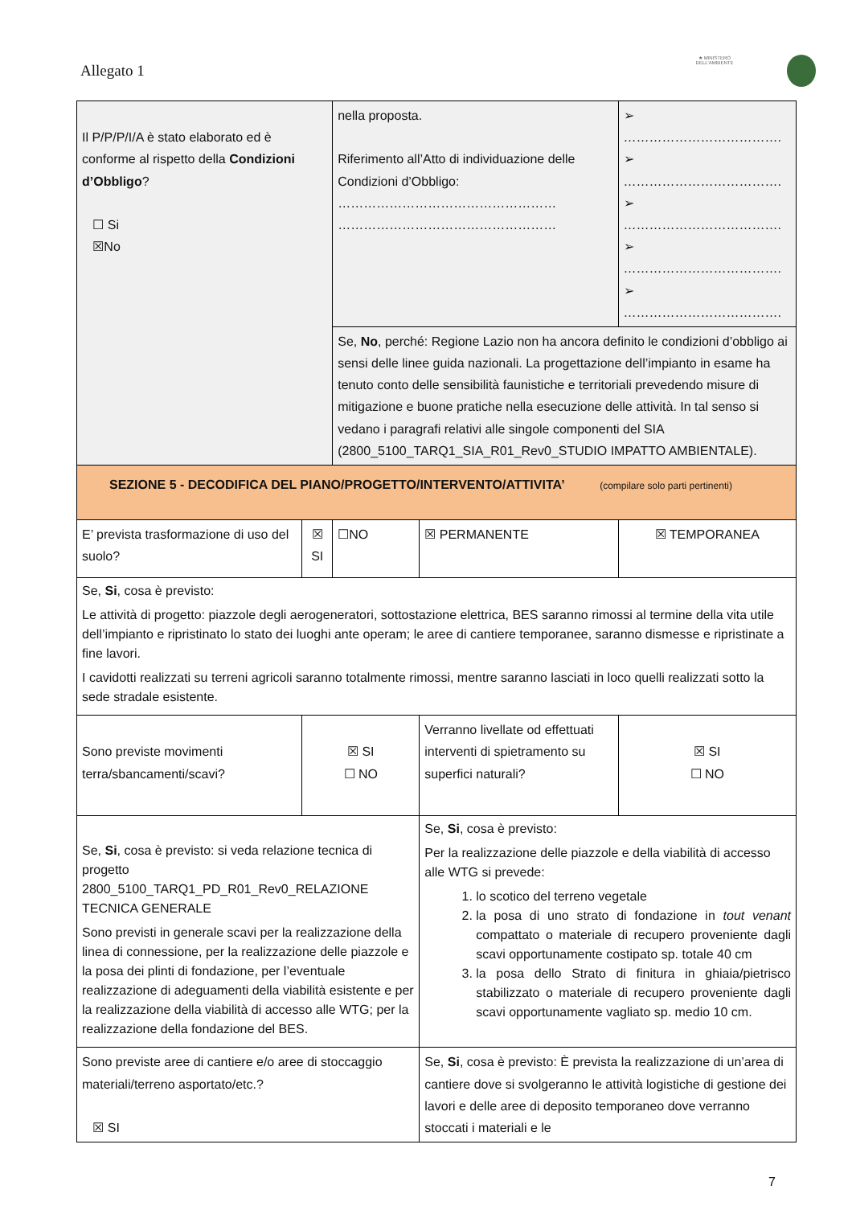Allegato 1
★ MINISTERO DELL'AMBIENTE
| Il P/P/P/I/A è stato elaborato ed è conforme al rispetto della Condizioni d’Obbligo ? ☐ Si ☒No | | nella proposta. Riferimento all’Atto di individuazione delle Condizioni d’Obbligo: …………………………………………… …………………………………………… | | ➢ ………………………………. ➢ ………………………………. ➢ ………………………………. ➢ ………………………………. ➢ ………………………………. | |
| | | Se, No , perché: Regione Lazio non ha ancora definito le condizioni d’obbligo ai sensi delle linee guida nazionali. La progettazione dell’impianto in esame ha tenuto conto delle sensibilità faunistiche e territoriali prevedendo misure di mitigazione e buone pratiche nella esecuzione delle attività. In tal senso si vedano i paragrafi relativi alle singole componenti del SIA (2800_5100_TARQ1_SIA_R01_Rev0_STUDIO IMPATTO AMBIENTALE). | | | |
| SEZIONE 5 - DECODIFICA DEL PIANO/PROGETTO/INTERVENTO/ATTIVITA’ (compilare solo parti pertinenti) | | | | | |
| E’ prevista trasformazione di uso del suolo? | ☒ SI | ☐NO | ☒ PERMANENTE | ☒ TEMPORANEA | |
| Se, Si , cosa è previsto: Le attività di progetto: piazzole degli aerogeneratori, sottostazione elettrica, BES saranno rimossi al termine della vita utile dell’impianto e ripristinato lo stato dei luoghi ante operam; le aree di cantiere temporanee, saranno dismesse e ripristinate a fine lavori. I cavidotti realizzati su terreni agricoli saranno totalmente rimossi, mentre saranno lasciati in loco quelli realizzati sotto la sede stradale esistente. | | | | | |
| Sono previste movimenti terra/sbancamenti/scavi? | ☒ SI ☐ NO | | Verranno livellate od effettuati interventi di spietramento su superfici naturali? | | ☒ SI ☐ NO |
| Se, Si , cosa è previsto: si veda relazione tecnica di progetto 2800_5100_TARQ1_PD_R01_Rev0_RELAZIONE TECNICA GENERALE Sono previsti in generale scavi per la realizzazione della linea di connessione, per la realizzazione delle piazzole e la posa dei plinti di fondazione, per l’eventuale realizzazione di adeguamenti della viabilità esistente e per la realizzazione della viabilità di accesso alle WTG; per la realizzazione della fondazione del BES. | | | Se, Si , cosa è previsto: Per la realizzazione delle piazzole e della viabilità di accesso alle WTG si prevede: 1. lo scotico del terreno vegetale 2. la posa di uno strato di fondazione in tout venant compattato o materiale di recupero proveniente dagli scavi opportunamente costipato sp. totale 40 cm 3. la posa dello Strato di finitura in ghiaia/pietrisco stabilizzato o materiale di recupero proveniente dagli scavi opportunamente vagliato sp. medio 10 cm. | | |
| Sono previste aree di cantiere e/o aree di stoccaggio materiali/terreno asportato/etc.? ☒ SI | | | Se, Si , cosa è previsto: È prevista la realizzazione di un’area di cantiere dove si svolgeranno le attività logistiche di gestione dei lavori e delle aree di deposito temporaneo dove verranno stoccati i materiali e le | | |
7